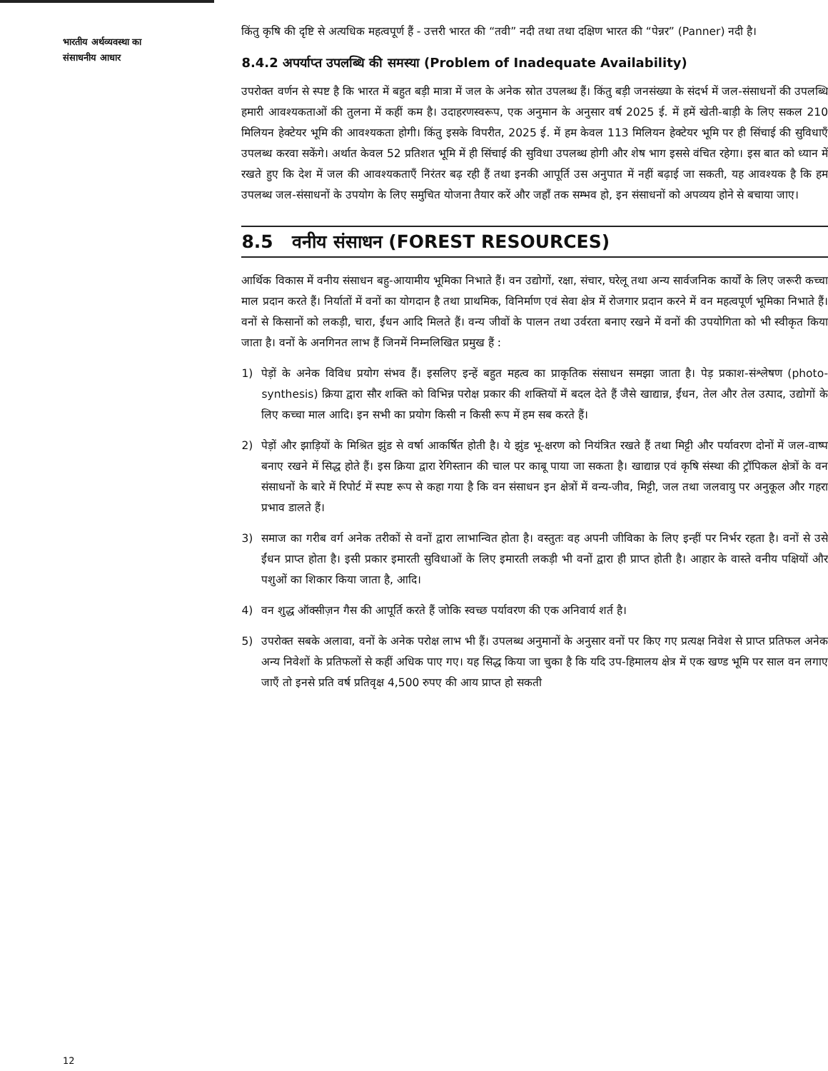भारतीय अर्थव्यवस्था का
संसाधनीय आधार
किंतु कृषि की दृष्टि से अत्यधिक महत्वपूर्ण हैं - उत्तरी भारत की “तवी” नदी तथा तथा दक्षिण भारत की “पेन्नर” (Panner) नदी है।
8.4.2 अपर्याप्त उपलब्धि की समस्या (Problem of Inadequate Availability)
उपरोक्त वर्णन से स्पष्ट है कि भारत में बहुत बड़ी मात्रा में जल के अनेक स्रोत उपलब्ध हैं। किंतु बड़ी जनसंख्या के संदर्भ में जल-संसाधनों की उपलब्धि हमारी आवश्यकताओं की तुलना में कहीं कम है। उदाहरणस्वरूप, एक अनुमान के अनुसार वर्ष 2025 ई. में हमें खेती-बाड़ी के लिए सकल 210 मिलियन हेक्टेयर भूमि की आवश्यकता होगी। किंतु इसके विपरीत, 2025 ई. में हम केवल 113 मिलियन हेक्टेयर भूमि पर ही सिंचाई की सुविधाएँ उपलब्ध करवा सकेंगे। अर्थात केवल 52 प्रतिशत भूमि में ही सिंचाई की सुविधा उपलब्ध होगी और शेष भाग इससे वंचित रहेगा। इस बात को ध्यान में रखते हुए कि देश में जल की आवश्यकताएँ निरंतर बढ़ रही हैं तथा इनकी आपूर्ति उस अनुपात में नहीं बढ़ाई जा सकती, यह आवश्यक है कि हम उपलब्ध जल-संसाधनों के उपयोग के लिए समुचित योजना तैयार करें और जहाँ तक सम्भव हो, इन संसाधनों को अपव्यय होने से बचाया जाए।
8.5 वनीय संसाधन (FOREST RESOURCES)
आर्थिक विकास में वनीय संसाधन बहु-आयामीय भूमिका निभाते हैं। वन उद्योगों, रक्षा, संचार, घरेलू तथा अन्य सार्वजनिक कार्यों के लिए जरूरी कच्चा माल प्रदान करते हैं। निर्यातों में वनों का योगदान है तथा प्राथमिक, विनिर्माण एवं सेवा क्षेत्र में रोजगार प्रदान करने में वन महत्वपूर्ण भूमिका निभाते हैं। वनों से किसानों को लकड़ी, चारा, ईंधन आदि मिलते हैं। वन्य जीवों के पालन तथा उर्वरता बनाए रखने में वनों की उपयोगिता को भी स्वीकृत किया जाता है। वनों के अनगिनत लाभ हैं जिनमें निम्नलिखित प्रमुख हैं :
1) पेड़ों के अनेक विविध प्रयोग संभव हैं। इसलिए इन्हें बहुत महत्व का प्राकृतिक संसाधन समझा जाता है। पेड़ प्रकाश-संश्लेषण (photo-synthesis) क्रिया द्वारा सौर शक्ति को विभिन्न परोक्ष प्रकार की शक्तियों में बदल देते हैं जैसे खाद्यान्न, ईंधन, तेल और तेल उत्पाद, उद्योगों के लिए कच्चा माल आदि। इन सभी का प्रयोग किसी न किसी रूप में हम सब करते हैं।
2) पेड़ों और झाड़ियों के मिश्रित झुंड से वर्षा आकर्षित होती है। ये झुंड भू-क्षरण को नियंत्रित रखते हैं तथा मिट्टी और पर्यावरण दोनों में जल-वाष्प बनाए रखने में सिद्ध होते हैं। इस क्रिया द्वारा रेगिस्तान की चाल पर काबू पाया जा सकता है। खाद्यान्न एवं कृषि संस्था की ट्रॉपिकल क्षेत्रों के वन संसाधनों के बारे में रिपोर्ट में स्पष्ट रूप से कहा गया है कि वन संसाधन इन क्षेत्रों में वन्य-जीव, मिट्टी, जल तथा जलवायु पर अनुकूल और गहरा प्रभाव डालते हैं।
3) समाज का गरीब वर्ग अनेक तरीकों से वनों द्वारा लाभान्वित होता है। वस्तुतः वह अपनी जीविका के लिए इन्हीं पर निर्भर रहता है। वनों से उसे ईंधन प्राप्त होता है। इसी प्रकार इमारती सुविधाओं के लिए इमारती लकड़ी भी वनों द्वारा ही प्राप्त होती है। आहार के वास्ते वनीय पक्षियों और पशुओं का शिकार किया जाता है, आदि।
4) वन शुद्ध ऑक्सीज़न गैस की आपूर्ति करते हैं जोकि स्वच्छ पर्यावरण की एक अनिवार्य शर्त है।
5) उपरोक्त सबके अलावा, वनों के अनेक परोक्ष लाभ भी हैं। उपलब्ध अनुमानों के अनुसार वनों पर किए गए प्रत्यक्ष निवेश से प्राप्त प्रतिफल अनेक अन्य निवेशों के प्रतिफलों से कहीं अधिक पाए गए। यह सिद्ध किया जा चुका है कि यदि उप-हिमालय क्षेत्र में एक खण्ड भूमि पर साल वन लगाए जाएँ तो इनसे प्रति वर्ष प्रतिवृक्ष 4,500 रुपए की आय प्राप्त हो सकती
12